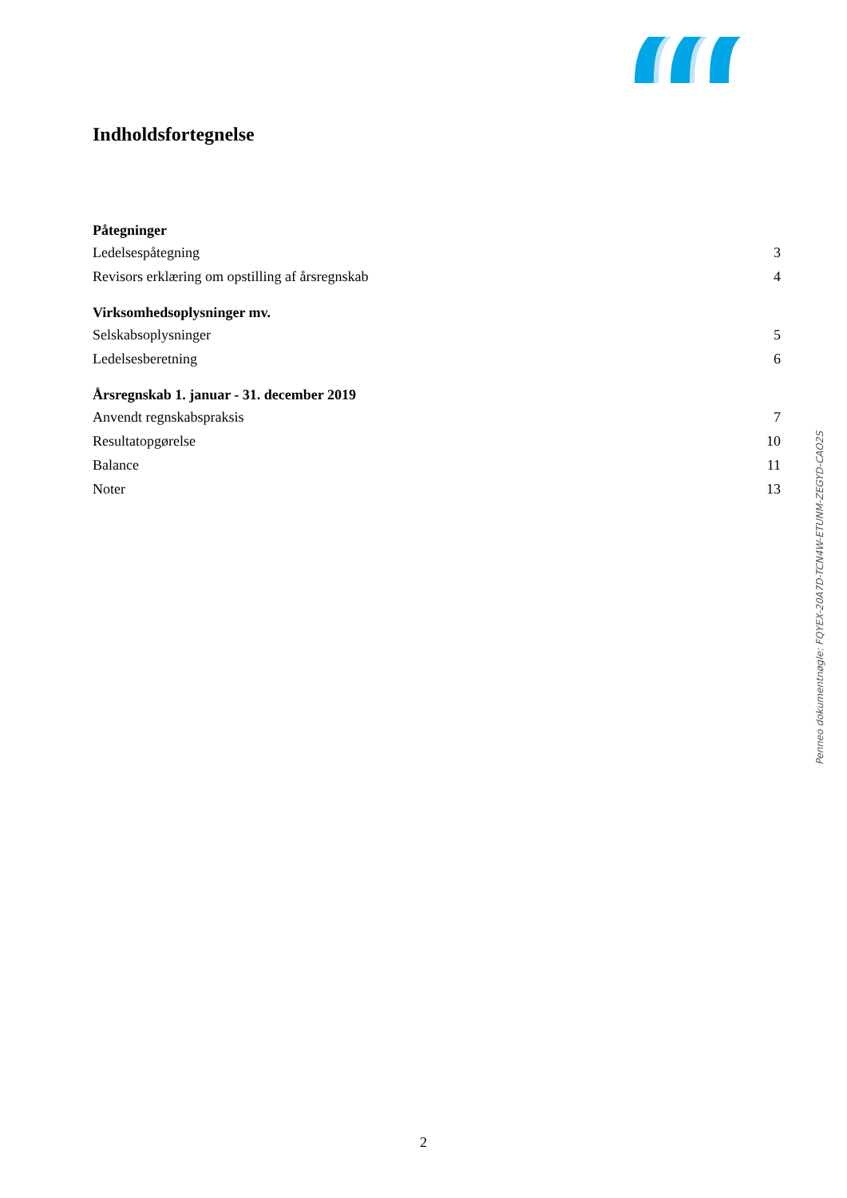Indholdsfortegnelse
Påtegninger
Ledelsespåtegning 3
Revisors erklæring om opstilling af årsregnskab 4
Virksomhedsoplysninger mv.
Selskabsoplysninger 5
Ledelsesberetning 6
Årsregnskab 1. januar - 31. december 2019
Anvendt regnskabspraksis 7
Resultatopgørelse 10
Balance 11
Noter 13
Penneo dokumentnøgle: FQYEX-20A7D-TCN4W-ETUNM-ZEGYD-CAO2S
2